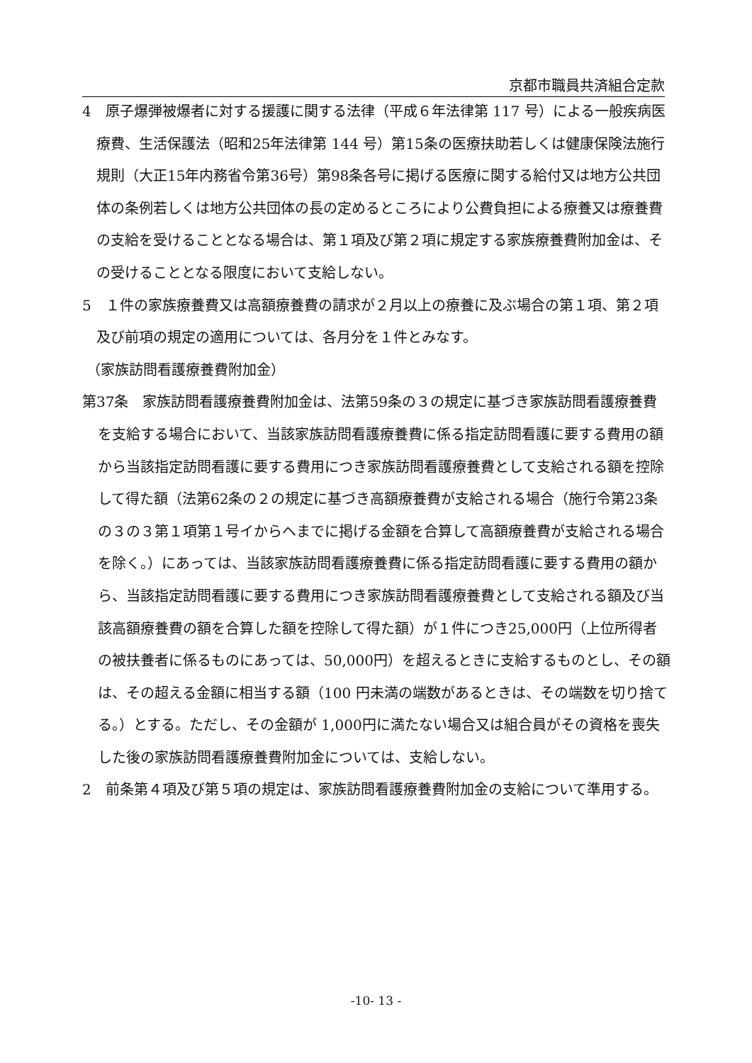京都市職員共済組合定款
4　原子爆弾被爆者に対する援護に関する法律（平成６年法律第 117 号）による一般疾病医療費、生活保護法（昭和25年法律第 144 号）第15条の医療扶助若しくは健康保険法施行規則（大正15年内務省令第36号）第98条各号に掲げる医療に関する給付又は地方公共団体の条例若しくは地方公共団体の長の定めるところにより公費負担による療養又は療養費の支給を受けることとなる場合は、第１項及び第２項に規定する家族療養費附加金は、その受けることとなる限度において支給しない。
5　１件の家族療養費又は高額療養費の請求が２月以上の療養に及ぶ場合の第１項、第２項及び前項の規定の適用については、各月分を１件とみなす。
（家族訪問看護療養費附加金）
第37条　家族訪問看護療養費附加金は、法第59条の３の規定に基づき家族訪問看護療養費を支給する場合において、当該家族訪問看護療養費に係る指定訪問看護に要する費用の額から当該指定訪問看護に要する費用につき家族訪問看護療養費として支給される額を控除して得た額（法第62条の２の規定に基づき高額療養費が支給される場合（施行令第23条の３の３第１項第１号イからヘまでに掲げる金額を合算して高額療養費が支給される場合を除く。）にあっては、当該家族訪問看護療養費に係る指定訪問看護に要する費用の額から、当該指定訪問看護に要する費用につき家族訪問看護療養費として支給される額及び当該高額療養費の額を合算した額を控除して得た額）が１件につき25,000円（上位所得者の被扶養者に係るものにあっては、50,000円）を超えるときに支給するものとし、その額は、その超える金額に相当する額（100 円未満の端数があるときは、その端数を切り捨てる。）とする。ただし、その金額が 1,000円に満たない場合又は組合員がその資格を喪失した後の家族訪問看護療養費附加金については、支給しない。
2　前条第４項及び第５項の規定は、家族訪問看護療養費附加金の支給について準用する。
-10- 13 -